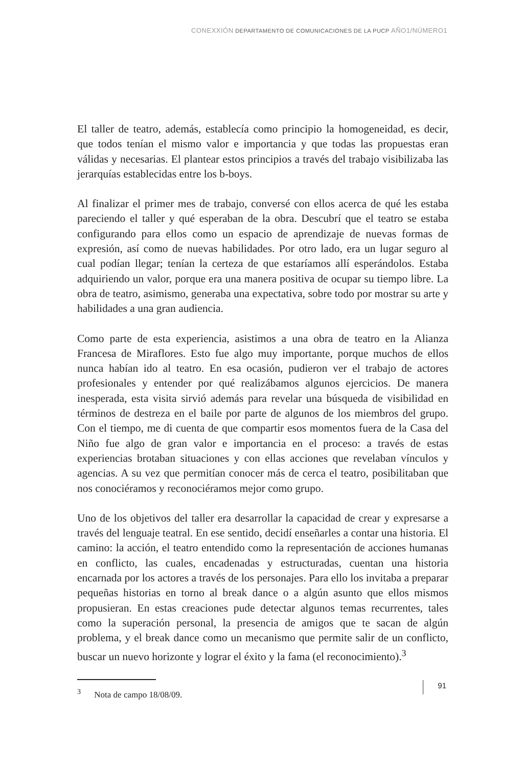CONEXXIÓN DEPARTAMENTO DE COMUNICACIONES DE LA PUCP AÑO1/NÚMERO1
El taller de teatro, además, establecía como principio la homogeneidad, es decir, que todos tenían el mismo valor e importancia y que todas las propuestas eran válidas y necesarias. El plantear estos principios a través del trabajo visibilizaba las jerarquías establecidas entre los b-boys.
Al finalizar el primer mes de trabajo, conversé con ellos acerca de qué les estaba pareciendo el taller y qué esperaban de la obra. Descubrí que el teatro se estaba configurando para ellos como un espacio de aprendizaje de nuevas formas de expresión, así como de nuevas habilidades. Por otro lado, era un lugar seguro al cual podían llegar; tenían la certeza de que estaríamos allí esperándolos. Estaba adquiriendo un valor, porque era una manera positiva de ocupar su tiempo libre. La obra de teatro, asimismo, generaba una expectativa, sobre todo por mostrar su arte y habilidades a una gran audiencia.
Como parte de esta experiencia, asistimos a una obra de teatro en la Alianza Francesa de Miraflores. Esto fue algo muy importante, porque muchos de ellos nunca habían ido al teatro. En esa ocasión, pudieron ver el trabajo de actores profesionales y entender por qué realizábamos algunos ejercicios. De manera inesperada, esta visita sirvió además para revelar una búsqueda de visibilidad en términos de destreza en el baile por parte de algunos de los miembros del grupo. Con el tiempo, me di cuenta de que compartir esos momentos fuera de la Casa del Niño fue algo de gran valor e importancia en el proceso: a través de estas experiencias brotaban situaciones y con ellas acciones que revelaban vínculos y agencias. A su vez que permitían conocer más de cerca el teatro, posibilitaban que nos conociéramos y reconociéramos mejor como grupo.
Uno de los objetivos del taller era desarrollar la capacidad de crear y expresarse a través del lenguaje teatral. En ese sentido, decidí enseñarles a contar una historia. El camino: la acción, el teatro entendido como la representación de acciones humanas en conflicto, las cuales, encadenadas y estructuradas, cuentan una historia encarnada por los actores a través de los personajes. Para ello los invitaba a preparar pequeñas historias en torno al break dance o a algún asunto que ellos mismos propusieran. En estas creaciones pude detectar algunos temas recurrentes, tales como la superación personal, la presencia de amigos que te sacan de algún problema, y el break dance como un mecanismo que permite salir de un conflicto, buscar un nuevo horizonte y lograr el éxito y la fama (el reconocimiento).<sup>3</sup>
<sup>3</sup> Nota de campo 18/08/09.
91